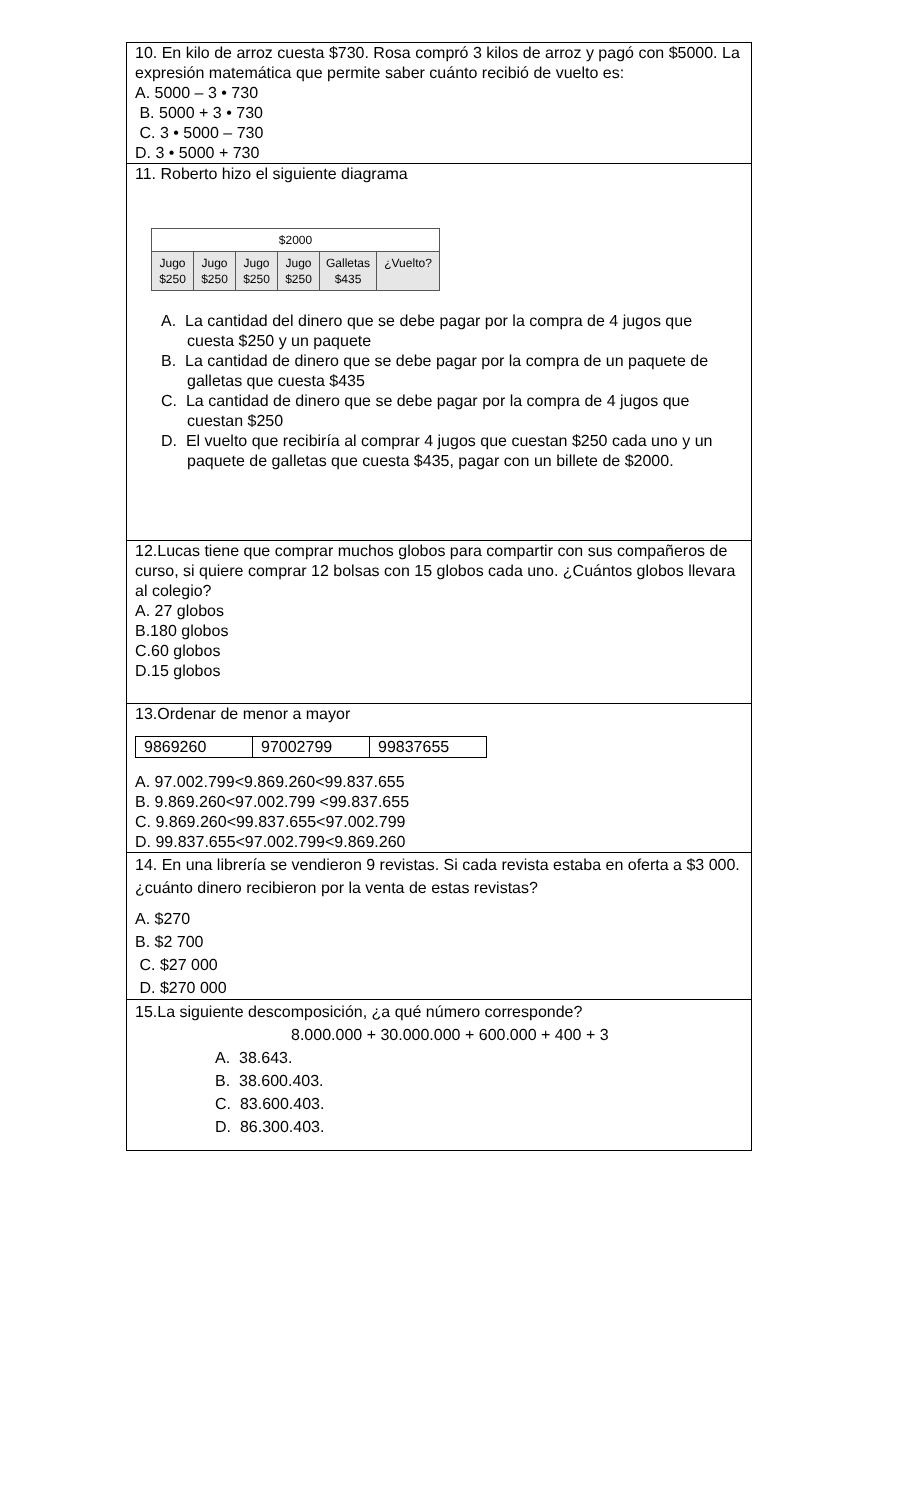| 10. En kilo de arroz cuesta $730. Rosa compró 3 kilos de arroz y pagó con $5000. La expresión matemática que permite saber cuánto recibió de vuelto es: A. 5000 – 3 • 730 B. 5000 + 3 • 730 C. 3 • 5000 – 730 D. 3 • 5000 + 730 |
| 11. Roberto hizo el siguiente diagrama / $2000 / / / / / / / Jugo $250 / Jugo $250 / Jugo $250 / Jugo $250 / Galletas $435 / ¿Vuelto? / A. La cantidad del dinero que se debe pagar por la compra de 4 jugos que cuesta $250 y un paquete B. La cantidad de dinero que se debe pagar por la compra de un paquete de galletas que cuesta $435 C. La cantidad de dinero que se debe pagar por la compra de 4 jugos que cuestan $250 D. El vuelto que recibiría al comprar 4 jugos que cuestan $250 cada uno y un paquete de galletas que cuesta $435, pagar con un billete de $2000. |
| 12.Lucas tiene que comprar muchos globos para compartir con sus compañeros de curso, si quiere comprar 12 bolsas con 15 globos cada uno. ¿Cuántos globos llevara al colegio? A. 27 globos B.180 globos C.60 globos D.15 globos |
| 13.Ordenar de menor a mayor / 9869260 / 97002799 / 99837655 / A. 97.002.799<9.869.260<99.837.655 B. 9.869.260<97.002.799 <99.837.655 C. 9.869.260<99.837.655<97.002.799 D. 99.837.655<97.002.799<9.869.260 |
| 14. En una librería se vendieron 9 revistas. Si cada revista estaba en oferta a $3 000. ¿cuánto dinero recibieron por la venta de estas revistas? A. $270 B. $2 700 C. $27 000 D. $270 000 |
| 15.La siguiente descomposición, ¿a qué número corresponde? 8.000.000 + 30.000.000 + 600.000 + 400 + 3 A. 38.643. B. 38.600.403. C. 83.600.403. D. 86.300.403. |